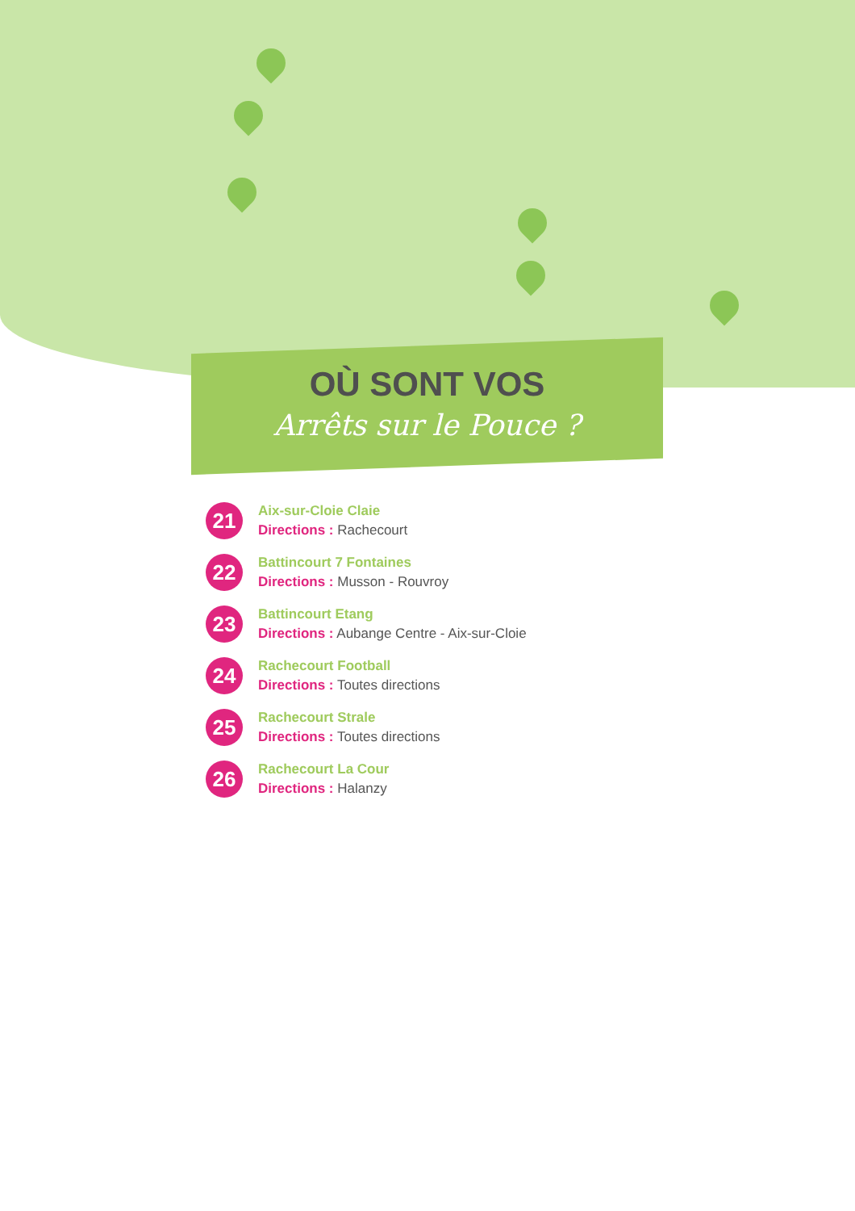OÙ SONT VOS
Arrêts sur le Pouce ?
21
Aix-sur-Cloie Claie
Directions : Rachecourt
22
Battincourt 7 Fontaines
Directions : Musson - Rouvroy
23
Battincourt Etang
Directions : Aubange Centre - Aix-sur-Cloie
24
Rachecourt Football
Directions : Toutes directions
25
Rachecourt Strale
Directions : Toutes directions
26
Rachecourt La Cour
Directions : Halanzy